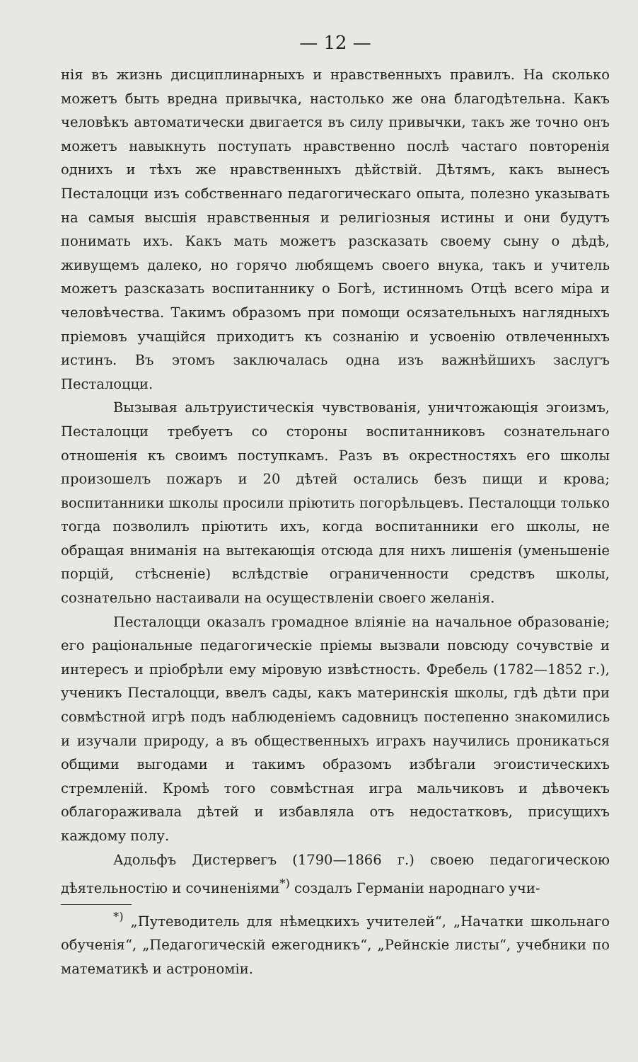— 12 —
нія въ жизнь дисциплинарныхъ и нравственныхъ правилъ. На сколько можетъ быть вредна привычка, настолько же она благодѣтельна. Какъ человѣкъ автоматически двигается въ силу привычки, такъ же точно онъ можетъ навыкнуть поступать нравственно послѣ частаго повторенія однихъ и тѣхъ же нравственныхъ дѣйствій. Дѣтямъ, какъ вынесъ Песталоцци изъ собственнаго педагогическаго опыта, полезно указывать на самыя высшія нравственныя и религіозныя истины и они будутъ понимать ихъ. Какъ мать можетъ разсказать своему сыну о дѣдѣ, живущемъ далеко, но горячо любящемъ своего внука, такъ и учитель можетъ разсказать воспитаннику о Богѣ, истинномъ Отцѣ всего міра и человѣчества. Такимъ образомъ при помощи осязательныхъ наглядныхъ пріемовъ учащійся приходитъ къ сознанію и усвоенію отвлеченныхъ истинъ. Въ этомъ заключалась одна изъ важнѣйшихъ заслугъ Песталоцци.
Вызывая альтруистическія чувствованія, уничтожающія эгоизмъ, Песталоцци требуетъ со стороны воспитанниковъ сознательнаго отношенія къ своимъ поступкамъ. Разъ въ окрестностяхъ его школы произошелъ пожаръ и 20 дѣтей остались безъ пищи и крова; воспитанники школы просили пріютить погорѣльцевъ. Песталоцци только тогда позволилъ пріютить ихъ, когда воспитанники его школы, не обращая вниманія на вытекающія отсюда для нихъ лишенія (уменьшеніе порцій, стѣсненіе) вслѣдствіе ограниченности средствъ школы, сознательно настаивали на осуществленіи своего желанія.
Песталоцци оказалъ громадное вліяніе на начальное образованіе; его раціональные педагогическіе пріемы вызвали повсюду сочувствіе и интересъ и пріобрѣли ему міровую извѣстность. Фребель (1782—1852 г.), ученикъ Песталоцци, ввелъ сады, какъ материнскія школы, гдѣ дѣти при совмѣстной игрѣ подъ наблюденіемъ садовницъ постепенно знакомились и изучали природу, а въ общественныхъ играхъ научились проникаться общими выгодами и такимъ образомъ избѣгали эгоистическихъ стремленій. Кромѣ того совмѣстная игра мальчиковъ и дѣвочекъ облагораживала дѣтей и избавляла отъ недостатковъ, присущихъ каждому полу.
Адольфъ Дистервегъ (1790—1866 г.) своею педагогическою дѣятельностію и сочиненіями<sup>*)</sup> создалъ Германіи народнаго учи-
<sup>*)</sup> „Путеводитель для нѣмецкихъ учителей“, „Начатки школьнаго обученія“, „Педагогическій ежегодникъ“, „Рейнскіе листы“, учебники по математикѣ и астрономіи.